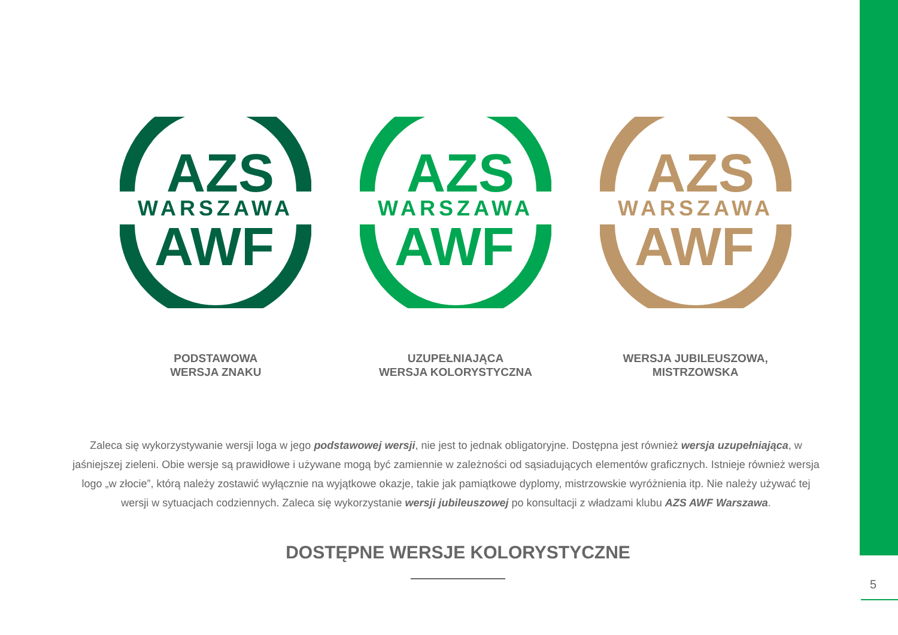AZS
WARSZAWA
AWF
PODSTAWOWA
WERSJA ZNAKU
AZS
WARSZAWA
AWF
UZUPEŁNIAJĄCA
WERSJA KOLORYSTYCZNA
AZS
WARSZAWA
AWF
WERSJA JUBILEUSZOWA,
MISTRZOWSKA
Zaleca się wykorzystywanie wersji loga w jego podstawowej wersji, nie jest to jednak obligatoryjne. Dostępna jest również wersja uzupełniająca, w jaśniejszej zieleni. Obie wersje są prawidłowe i używane mogą być zamiennie w zależności od sąsiadujących elementów graficznych. Istnieje również wersja logo „w złocie”, którą należy zostawić wyłącznie na wyjątkowe okazje, takie jak pamiątkowe dyplomy, mistrzowskie wyróżnienia itp. Nie należy używać tej wersji w sytuacjach codziennych. Zaleca się wykorzystanie wersji jubileuszowej po konsultacji z władzami klubu AZS AWF Warszawa.
DOSTĘPNE WERSJE KOLORYSTYCZNE
5